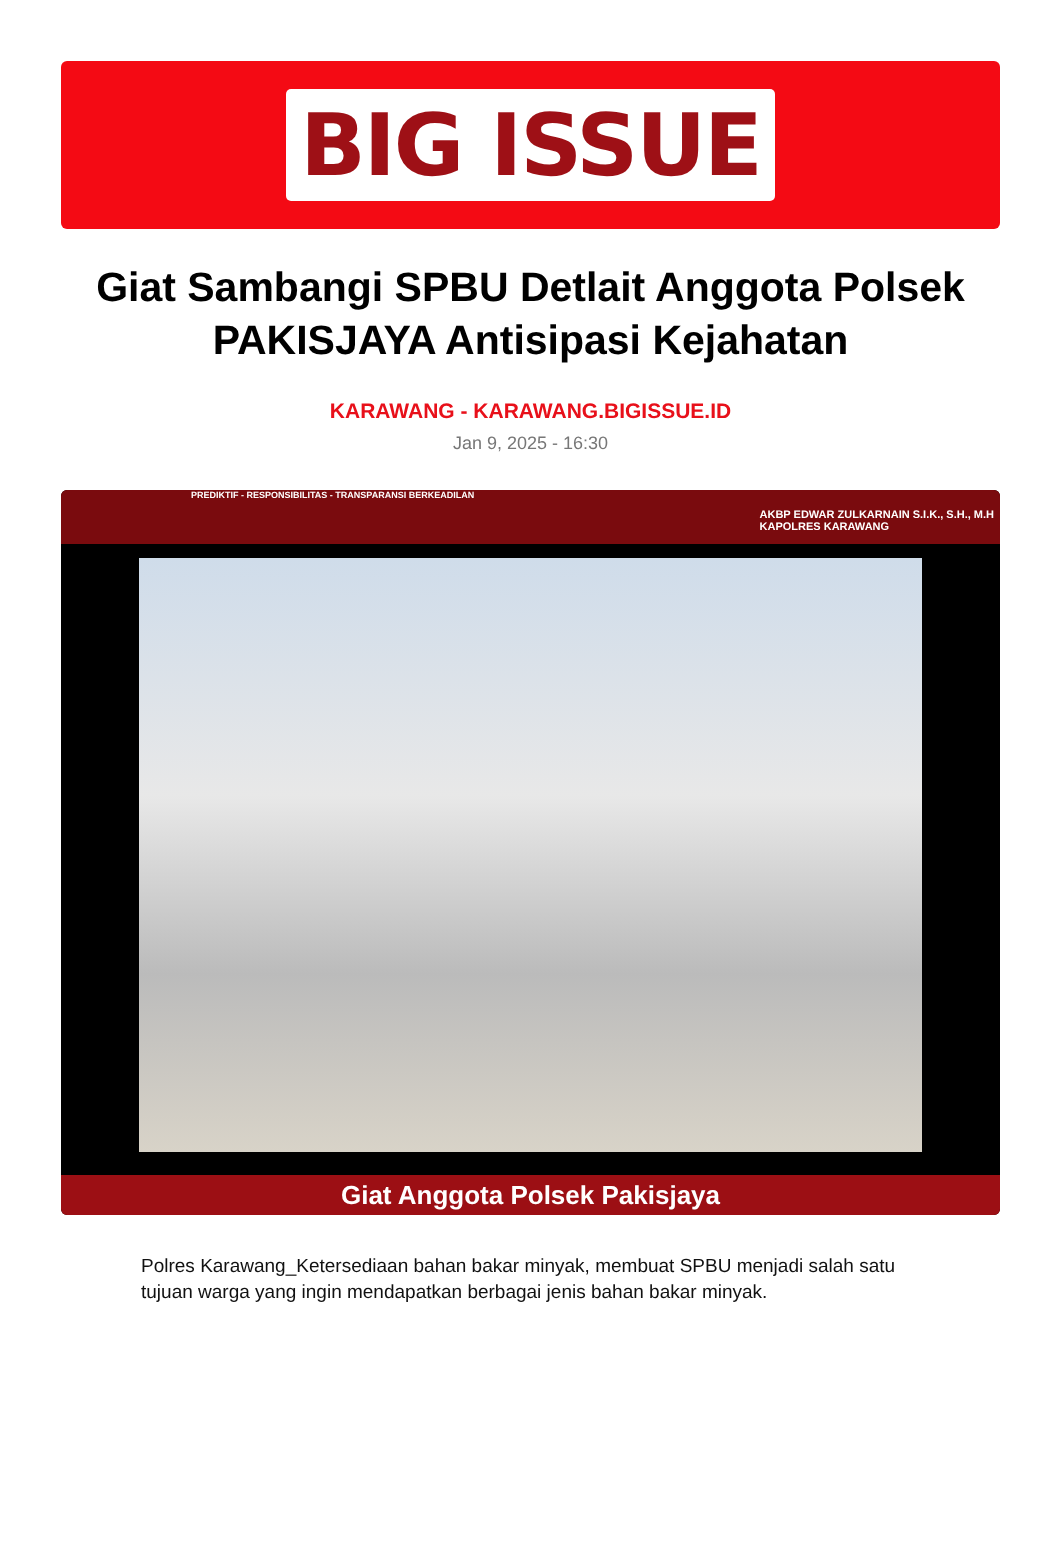BIG ISSUE
Giat Sambangi SPBU Detlait Anggota Polsek PAKISJAYA Antisipasi Kejahatan
KARAWANG - KARAWANG.BIGISSUE.ID
Jan 9, 2025 - 16:30
PREDIKTIF - RESPONSIBILITAS - TRANSPARANSI BERKEADILAN AKBP EDWAR ZULKARNAIN S.I.K., S.H., M.H
KAPOLRES KARAWANG
Giat Anggota Polsek Pakisjaya
Polres Karawang_Ketersediaan bahan bakar minyak, membuat SPBU menjadi salah satu tujuan warga yang ingin mendapatkan berbagai jenis bahan bakar minyak.